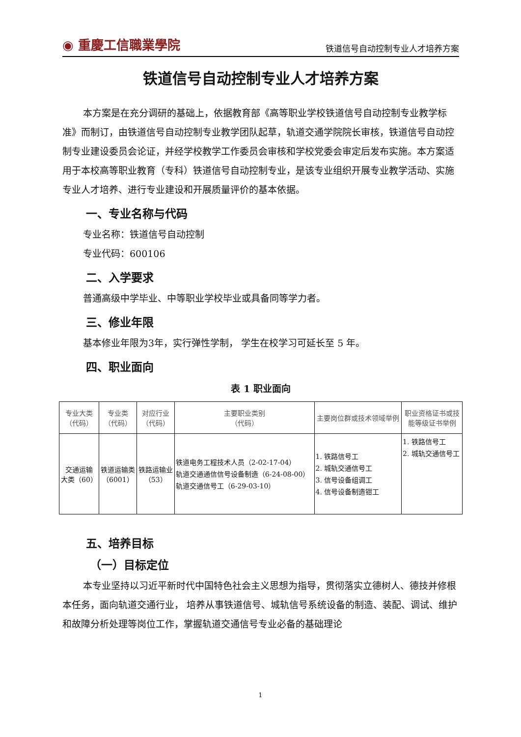◉ 重慶工信職業學院
铁道信号自动控制专业人才培养方案
铁道信号自动控制专业人才培养方案
本方案是在充分调研的基础上，依据教育部《高等职业学校铁道信号自动控制专业教学标准》而制订，由铁道信号自动控制专业教学团队起草，轨道交通学院院长审核，铁道信号自动控制专业建设委员会论证，并经学校教学工作委员会审核和学校党委会审定后发布实施。本方案适用于本校高等职业教育（专科）铁道信号自动控制专业，是该专业组织开展专业教学活动、实施专业人才培养、进行专业建设和开展质量评价的基本依据。
一、专业名称与代码
专业名称：铁道信号自动控制
专业代码：600106
二、入学要求
普通高级中学毕业、中等职业学校毕业或具备同等学力者。
三、修业年限
基本修业年限为3年，实行弹性学制， 学生在校学习可延长至 5 年。
四、职业面向
表 1 职业面向
| 专业大类 （代码） | 专业类 （代码） | 对应行业 （代码） | 主要职业类别 （代码） | 主要岗位群或技术领域举例 | 职业资格证书或技 能等级证书举例 |
| --- | --- | --- | --- | --- | --- |
| 交通运输 大类（60） | 铁道运输类 （6001） | 铁路运输业 （53） | 铁道电务工程技术人员（2-02-17-04） 轨道交通通信信号设备制造（6-24-08-00） 轨道交通信号工（6-29-03-10） | 1. 铁路信号工 2. 城轨交通信号工 3. 信号设备组调工 4. 信号设备制造钳工 | 1. 铁路信号工 2. 城轨交通信号工 |
五、培养目标
（一）目标定位
本专业坚持以习近平新时代中国特色社会主义思想为指导，贯彻落实立德树人、德技并修根本任务，面向轨道交通行业， 培养从事铁道信号、城轨信号系统设备的制造、装配、调试、维护和故障分析处理等岗位工作，掌握轨道交通信号专业必备的基础理论
1